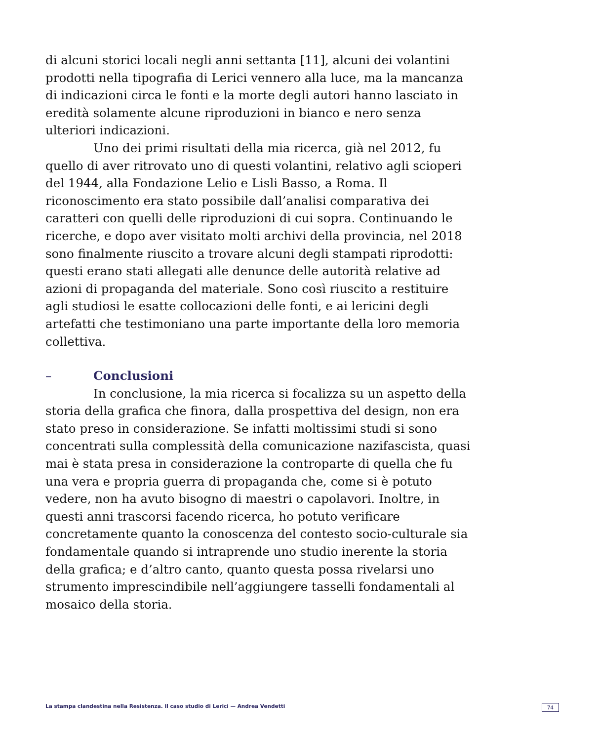di alcuni storici locali negli anni settanta [11], alcuni dei volantini prodotti nella tipografia di Lerici vennero alla luce, ma la mancanza di indicazioni circa le fonti e la morte degli autori hanno lasciato in eredità solamente alcune riproduzioni in bianco e nero senza ulteriori indicazioni.
Uno dei primi risultati della mia ricerca, già nel 2012, fu quello di aver ritrovato uno di questi volantini, relativo agli scioperi del 1944, alla Fondazione Lelio e Lisli Basso, a Roma. Il riconoscimento era stato possibile dall’analisi comparativa dei caratteri con quelli delle riproduzioni di cui sopra. Continuando le ricerche, e dopo aver visitato molti archivi della provincia, nel 2018 sono finalmente riuscito a trovare alcuni degli stampati riprodotti: questi erano stati allegati alle denunce delle autorità relative ad azioni di propaganda del materiale. Sono così riuscito a restituire agli studiosi le esatte collocazioni delle fonti, e ai lericini degli artefatti che testimoniano una parte importante della loro memoria collettiva.
– Conclusioni
In conclusione, la mia ricerca si focalizza su un aspetto della storia della grafica che finora, dalla prospettiva del design, non era stato preso in considerazione. Se infatti moltissimi studi si sono concentrati sulla complessità della comunicazione nazifascista, quasi mai è stata presa in considerazione la controparte di quella che fu una vera e propria guerra di propaganda che, come si è potuto vedere, non ha avuto bisogno di maestri o capolavori. Inoltre, in questi anni trascorsi facendo ricerca, ho potuto verificare concretamente quanto la conoscenza del contesto socio-culturale sia fondamentale quando si intraprende uno studio inerente la storia della grafica; e d’altro canto, quanto questa possa rivelarsi uno strumento imprescindibile nell’aggiungere tasselli fondamentali al mosaico della storia.
La stampa clandestina nella Resistenza. Il caso studio di Lerici — Andrea Vendetti 74